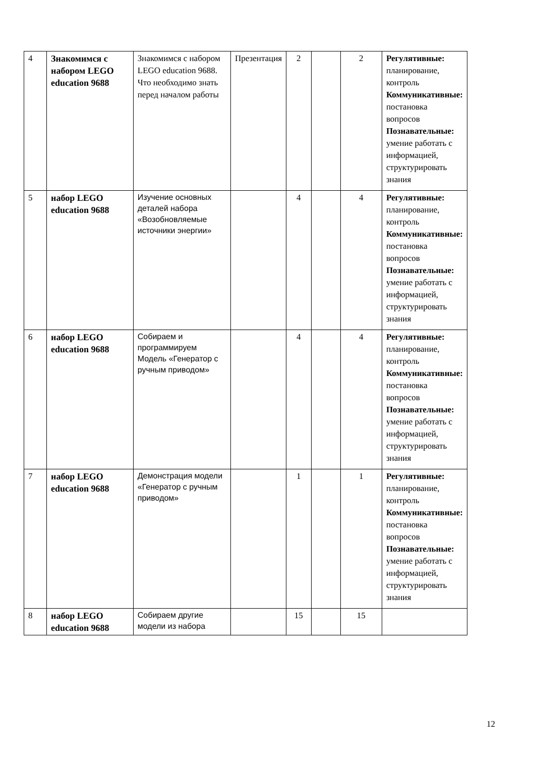| 4 | Знакомимся с набором LEGO education 9688 | Знакомимся с набором LEGO education 9688. Что необходимо знать перед началом работы | Презентация | 2 | | 2 | Регулятивные: планирование, контроль Коммуникативные: постановка вопросов Познавательные: умение работать с информацией, структурировать знания |
| 5 | набор LEGO education 9688 | Изучение основных деталей набора «Возобновляемые источники энергии» | | 4 | | 4 | Регулятивные: планирование, контроль Коммуникативные: постановка вопросов Познавательные: умение работать с информацией, структурировать знания |
| 6 | набор LEGO education 9688 | Собираем и программируем Модель «Генератор с ручным приводом» | | 4 | | 4 | Регулятивные: планирование, контроль Коммуникативные: постановка вопросов Познавательные: умение работать с информацией, структурировать знания |
| 7 | набор LEGO education 9688 | Демонстрация модели «Генератор с ручным приводом» | | 1 | | 1 | Регулятивные: планирование, контроль Коммуникативные: постановка вопросов Познавательные: умение работать с информацией, структурировать знания |
| 8 | набор LEGO education 9688 | Собираем другие модели из набора | | 15 | | 15 | |
12